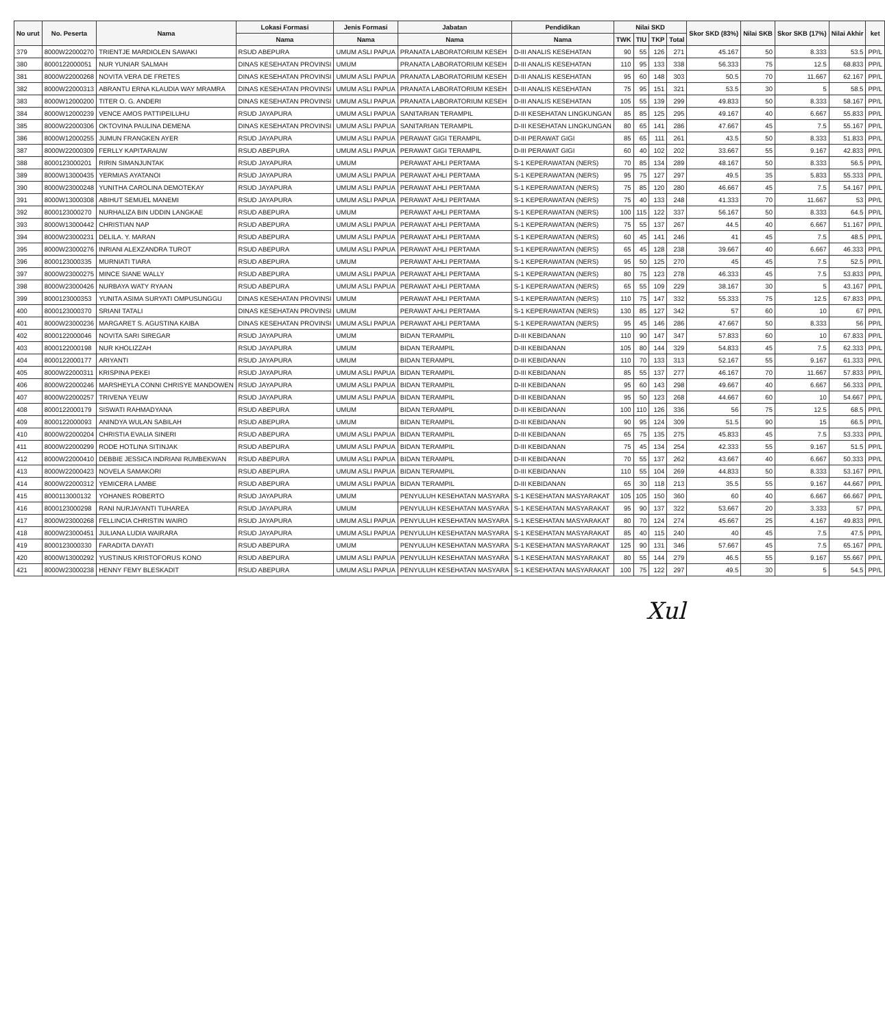| No urut | No. Peserta | Nama | Lokasi Formasi | Jenis Formasi | Jabatan | Pendidikan | Nilai SKD | | | | Skor SKD (83%) | Nilai SKB | Skor SKB (17%) | Nilai Akhir | ket |
| --- | --- | --- | --- | --- | --- | --- | --- | --- | --- | --- | --- | --- | --- | --- | --- |
| | | | Nama | Nama | Nama | Nama | TWK | TIU | TKP | Total | | | | | |
| 379 | 8000W22000270 | TRIENTJE MARDIOLEN SAWAKI | RSUD ABEPURA | UMUM ASLI PAPUA | PRANATA LABORATORIUM KESEH | D-III ANALIS KESEHATAN | 90 | 55 | 126 | 271 | 45.167 | 50 | 8.333 | 53.5 | PP/L |
| 380 | 8000122000051 | NUR YUNIAR SALMAH | DINAS KESEHATAN PROVINSI | UMUM | PRANATA LABORATORIUM KESEH | D-III ANALIS KESEHATAN | 110 | 95 | 133 | 338 | 56.333 | 75 | 12.5 | 68.833 | PP/L |
| 381 | 8000W22000268 | NOVITA VERA DE FRETES | DINAS KESEHATAN PROVINSI | UMUM ASLI PAPUA | PRANATA LABORATORIUM KESEH | D-III ANALIS KESEHATAN | 95 | 60 | 148 | 303 | 50.5 | 70 | 11.667 | 62.167 | PP/L |
| 382 | 8000W22000313 | ABRANTU ERNA KLAUDIA WAY MRAMRA | DINAS KESEHATAN PROVINSI | UMUM ASLI PAPUA | PRANATA LABORATORIUM KESEH | D-III ANALIS KESEHATAN | 75 | 95 | 151 | 321 | 53.5 | 30 | 5 | 58.5 | PP/L |
| 383 | 8000W12000200 | TITER O. G. ANDERI | DINAS KESEHATAN PROVINSI | UMUM ASLI PAPUA | PRANATA LABORATORIUM KESEH | D-III ANALIS KESEHATAN | 105 | 55 | 139 | 299 | 49.833 | 50 | 8.333 | 58.167 | PP/L |
| 384 | 8000W12000239 | VENCE AMOS PATTIPEILUHU | RSUD JAYAPURA | UMUM ASLI PAPUA | SANITARIAN TERAMPIL | D-III KESEHATAN LINGKUNGAN | 85 | 85 | 125 | 295 | 49.167 | 40 | 6.667 | 55.833 | PP/L |
| 385 | 8000W22000306 | OKTOVINA PAULINA DEMENA | DINAS KESEHATAN PROVINSI | UMUM ASLI PAPUA | SANITARIAN TERAMPIL | D-III KESEHATAN LINGKUNGAN | 80 | 65 | 141 | 286 | 47.667 | 45 | 7.5 | 55.167 | PP/L |
| 386 | 8000W12000255 | JUMUN FRANGKEN AYER | RSUD JAYAPURA | UMUM ASLI PAPUA | PERAWAT GIGI TERAMPIL | D-III PERAWAT GIGI | 85 | 65 | 111 | 261 | 43.5 | 50 | 8.333 | 51.833 | PP/L |
| 387 | 8000W22000309 | FERLLY KAPITARAUW | RSUD ABEPURA | UMUM ASLI PAPUA | PERAWAT GIGI TERAMPIL | D-III PERAWAT GIGI | 60 | 40 | 102 | 202 | 33.667 | 55 | 9.167 | 42.833 | PP/L |
| 388 | 8000123000201 | RIRIN SIMANJUNTAK | RSUD JAYAPURA | UMUM | PERAWAT AHLI PERTAMA | S-1 KEPERAWATAN (NERS) | 70 | 85 | 134 | 289 | 48.167 | 50 | 8.333 | 56.5 | PP/L |
| 389 | 8000W13000435 | YERMIAS AYATANOI | RSUD JAYAPURA | UMUM ASLI PAPUA | PERAWAT AHLI PERTAMA | S-1 KEPERAWATAN (NERS) | 95 | 75 | 127 | 297 | 49.5 | 35 | 5.833 | 55.333 | PP/L |
| 390 | 8000W23000248 | YUNITHA CAROLINA DEMOTEKAY | RSUD JAYAPURA | UMUM ASLI PAPUA | PERAWAT AHLI PERTAMA | S-1 KEPERAWATAN (NERS) | 75 | 85 | 120 | 280 | 46.667 | 45 | 7.5 | 54.167 | PP/L |
| 391 | 8000W13000308 | ABIHUT SEMUEL MANEMI | RSUD JAYAPURA | UMUM ASLI PAPUA | PERAWAT AHLI PERTAMA | S-1 KEPERAWATAN (NERS) | 75 | 40 | 133 | 248 | 41.333 | 70 | 11.667 | 53 | PP/L |
| 392 | 8000123000270 | NURHALIZA BIN UDDIN LANGKAE | RSUD ABEPURA | UMUM | PERAWAT AHLI PERTAMA | S-1 KEPERAWATAN (NERS) | 100 | 115 | 122 | 337 | 56.167 | 50 | 8.333 | 64.5 | PP/L |
| 393 | 8000W13000442 | CHRISTIAN NAP | RSUD ABEPURA | UMUM ASLI PAPUA | PERAWAT AHLI PERTAMA | S-1 KEPERAWATAN (NERS) | 75 | 55 | 137 | 267 | 44.5 | 40 | 6.667 | 51.167 | PP/L |
| 394 | 8000W23000231 | DELILA. Y. MARAN | RSUD ABEPURA | UMUM ASLI PAPUA | PERAWAT AHLI PERTAMA | S-1 KEPERAWATAN (NERS) | 60 | 45 | 141 | 246 | 41 | 45 | 7.5 | 48.5 | PP/L |
| 395 | 8000W23000276 | INRIANI ALEXZANDRA TUROT | RSUD ABEPURA | UMUM ASLI PAPUA | PERAWAT AHLI PERTAMA | S-1 KEPERAWATAN (NERS) | 65 | 45 | 128 | 238 | 39.667 | 40 | 6.667 | 46.333 | PP/L |
| 396 | 8000123000335 | MURNIATI TIARA | RSUD ABEPURA | UMUM | PERAWAT AHLI PERTAMA | S-1 KEPERAWATAN (NERS) | 95 | 50 | 125 | 270 | 45 | 45 | 7.5 | 52.5 | PP/L |
| 397 | 8000W23000275 | MINCE SIANE WALLY | RSUD ABEPURA | UMUM ASLI PAPUA | PERAWAT AHLI PERTAMA | S-1 KEPERAWATAN (NERS) | 80 | 75 | 123 | 278 | 46.333 | 45 | 7.5 | 53.833 | PP/L |
| 398 | 8000W23000426 | NURBAYA WATY RYAAN | RSUD ABEPURA | UMUM ASLI PAPUA | PERAWAT AHLI PERTAMA | S-1 KEPERAWATAN (NERS) | 65 | 55 | 109 | 229 | 38.167 | 30 | 5 | 43.167 | PP/L |
| 399 | 8000123000353 | YUNITA ASIMA SURYATI OMPUSUNGGU | DINAS KESEHATAN PROVINSI | UMUM | PERAWAT AHLI PERTAMA | S-1 KEPERAWATAN (NERS) | 110 | 75 | 147 | 332 | 55.333 | 75 | 12.5 | 67.833 | PP/L |
| 400 | 8000123000370 | SRIANI TATALI | DINAS KESEHATAN PROVINSI | UMUM | PERAWAT AHLI PERTAMA | S-1 KEPERAWATAN (NERS) | 130 | 85 | 127 | 342 | 57 | 60 | 10 | 67 | PP/L |
| 401 | 8000W23000236 | MARGARET S. AGUSTINA KAIBA | DINAS KESEHATAN PROVINSI | UMUM ASLI PAPUA | PERAWAT AHLI PERTAMA | S-1 KEPERAWATAN (NERS) | 95 | 45 | 146 | 286 | 47.667 | 50 | 8.333 | 56 | PP/L |
| 402 | 8000122000046 | NOVITA SARI SIREGAR | RSUD JAYAPURA | UMUM | BIDAN TERAMPIL | D-III KEBIDANAN | 110 | 90 | 147 | 347 | 57.833 | 60 | 10 | 67.833 | PP/L |
| 403 | 8000122000198 | NUR KHOLIZZAH | RSUD JAYAPURA | UMUM | BIDAN TERAMPIL | D-III KEBIDANAN | 105 | 80 | 144 | 329 | 54.833 | 45 | 7.5 | 62.333 | PP/L |
| 404 | 8000122000177 | ARIYANTI | RSUD JAYAPURA | UMUM | BIDAN TERAMPIL | D-III KEBIDANAN | 110 | 70 | 133 | 313 | 52.167 | 55 | 9.167 | 61.333 | PP/L |
| 405 | 8000W22000311 | KRISPINA PEKEI | RSUD JAYAPURA | UMUM ASLI PAPUA | BIDAN TERAMPIL | D-III KEBIDANAN | 85 | 55 | 137 | 277 | 46.167 | 70 | 11.667 | 57.833 | PP/L |
| 406 | 8000W22000246 | MARSHEYLA CONNI CHRISYE MANDOWEN | RSUD JAYAPURA | UMUM ASLI PAPUA | BIDAN TERAMPIL | D-III KEBIDANAN | 95 | 60 | 143 | 298 | 49.667 | 40 | 6.667 | 56.333 | PP/L |
| 407 | 8000W22000257 | TRIVENA YEUW | RSUD JAYAPURA | UMUM ASLI PAPUA | BIDAN TERAMPIL | D-III KEBIDANAN | 95 | 50 | 123 | 268 | 44.667 | 60 | 10 | 54.667 | PP/L |
| 408 | 8000122000179 | SISWATI RAHMADYANA | RSUD ABEPURA | UMUM | BIDAN TERAMPIL | D-III KEBIDANAN | 100 | 110 | 126 | 336 | 56 | 75 | 12.5 | 68.5 | PP/L |
| 409 | 8000122000093 | ANINDYA WULAN SABILAH | RSUD ABEPURA | UMUM | BIDAN TERAMPIL | D-III KEBIDANAN | 90 | 95 | 124 | 309 | 51.5 | 90 | 15 | 66.5 | PP/L |
| 410 | 8000W22000204 | CHRISTIA EVALIA SINERI | RSUD ABEPURA | UMUM ASLI PAPUA | BIDAN TERAMPIL | D-III KEBIDANAN | 65 | 75 | 135 | 275 | 45.833 | 45 | 7.5 | 53.333 | PP/L |
| 411 | 8000W22000299 | RODE HOTLINA SITINJAK | RSUD ABEPURA | UMUM ASLI PAPUA | BIDAN TERAMPIL | D-III KEBIDANAN | 75 | 45 | 134 | 254 | 42.333 | 55 | 9.167 | 51.5 | PP/L |
| 412 | 8000W22000410 | DEBBIE JESSICA INDRIANI RUMBEKWAN | RSUD ABEPURA | UMUM ASLI PAPUA | BIDAN TERAMPIL | D-III KEBIDANAN | 70 | 55 | 137 | 262 | 43.667 | 40 | 6.667 | 50.333 | PP/L |
| 413 | 8000W22000423 | NOVELA SAMAKORI | RSUD ABEPURA | UMUM ASLI PAPUA | BIDAN TERAMPIL | D-III KEBIDANAN | 110 | 55 | 104 | 269 | 44.833 | 50 | 8.333 | 53.167 | PP/L |
| 414 | 8000W22000312 | YEMICERA LAMBE | RSUD ABEPURA | UMUM ASLI PAPUA | BIDAN TERAMPIL | D-III KEBIDANAN | 65 | 30 | 118 | 213 | 35.5 | 55 | 9.167 | 44.667 | PP/L |
| 415 | 8000113000132 | YOHANES ROBERTO | RSUD JAYAPURA | UMUM | PENYULUH KESEHATAN MASYARA | S-1 KESEHATAN MASYARAKAT | 105 | 105 | 150 | 360 | 60 | 40 | 6.667 | 66.667 | PP/L |
| 416 | 8000123000298 | RANI NURJAYANTI TUHAREA | RSUD JAYAPURA | UMUM | PENYULUH KESEHATAN MASYARA | S-1 KESEHATAN MASYARAKAT | 95 | 90 | 137 | 322 | 53.667 | 20 | 3.333 | 57 | PP/L |
| 417 | 8000W23000268 | FELLINCIA CHRISTIN WAIRO | RSUD JAYAPURA | UMUM ASLI PAPUA | PENYULUH KESEHATAN MASYARA | S-1 KESEHATAN MASYARAKAT | 80 | 70 | 124 | 274 | 45.667 | 25 | 4.167 | 49.833 | PP/L |
| 418 | 8000W23000451 | JULIANA LUDIA WAIRARA | RSUD JAYAPURA | UMUM ASLI PAPUA | PENYULUH KESEHATAN MASYARA | S-1 KESEHATAN MASYARAKAT | 85 | 40 | 115 | 240 | 40 | 45 | 7.5 | 47.5 | PP/L |
| 419 | 8000123000330 | FARADITA DAYATI | RSUD ABEPURA | UMUM | PENYULUH KESEHATAN MASYARA | S-1 KESEHATAN MASYARAKAT | 125 | 90 | 131 | 346 | 57.667 | 45 | 7.5 | 65.167 | PP/L |
| 420 | 8000W13000292 | YUSTINUS KRISTOFORUS KONO | RSUD ABEPURA | UMUM ASLI PAPUA | PENYULUH KESEHATAN MASYARA | S-1 KESEHATAN MASYARAKAT | 80 | 55 | 144 | 279 | 46.5 | 55 | 9.167 | 55.667 | PP/L |
| 421 | 8000W23000238 | HENNY FEMY BLESKADIT | RSUD ABEPURA | UMUM ASLI PAPUA | PENYULUH KESEHATAN MASYARA | S-1 KESEHATAN MASYARAKAT | 100 | 75 | 122 | 297 | 49.5 | 30 | 5 | 54.5 | PP/L |
Xul